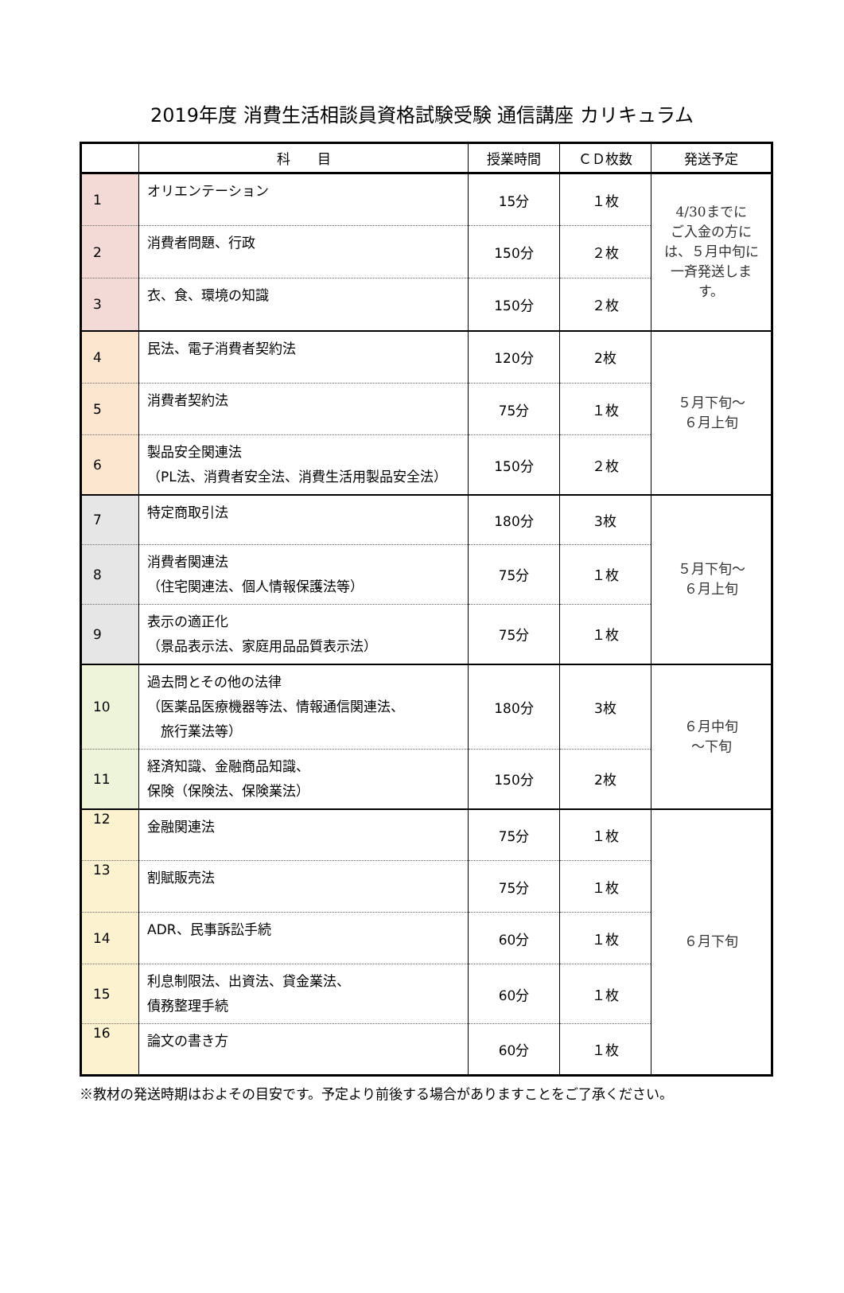2019年度 消費生活相談員資格試験受験 通信講座 カリキュラム
| | 科 目 | 授業時間 | ＣＤ枚数 | 発送予定 |
| --- | --- | --- | --- | --- |
| 1 | オリエンテーション | 15分 | １枚 | 4/30までに ご入金の方に は、５月中旬に 一斉発送しま す。 |
| 2 | 消費者問題、行政 | 150分 | ２枚 | |
| 3 | 衣、食、環境の知識 | 150分 | ２枚 | |
| 4 | 民法、電子消費者契約法 | 120分 | 2枚 | ５月下旬～ ６月上旬 |
| 5 | 消費者契約法 | 75分 | １枚 | |
| 6 | 製品安全関連法 （PL法、消費者安全法、消費生活用製品安全法） | 150分 | ２枚 | |
| 7 | 特定商取引法 | 180分 | 3枚 | ５月下旬～ ６月上旬 |
| 8 | 消費者関連法 （住宅関連法、個人情報保護法等） | 75分 | １枚 | |
| 9 | 表示の適正化 （景品表示法、家庭用品品質表示法） | 75分 | １枚 | |
| 10 | 過去問とその他の法律 （医薬品医療機器等法、情報通信関連法、 旅行業法等） | 180分 | 3枚 | ６月中旬 ～下旬 |
| 11 | 経済知識、金融商品知識、 保険（保険法、保険業法） | 150分 | 2枚 | |
| 12 | 金融関連法 | 75分 | １枚 | ６月下旬 |
| 13 | 割賦販売法 | 75分 | １枚 | |
| 14 | ADR、民事訴訟手続 | 60分 | １枚 | |
| 15 | 利息制限法、出資法、貸金業法、 債務整理手続 | 60分 | １枚 | |
| 16 | 論文の書き方 | 60分 | １枚 | |
※教材の発送時期はおよその目安です。予定より前後する場合がありますことをご了承ください。